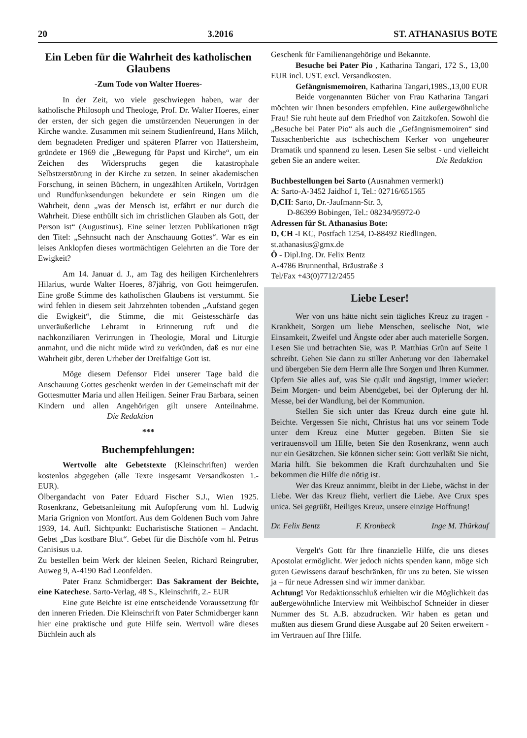20 3.2016 ST. ATHANASIUS BOTE
Ein Leben für die Wahrheit des katholischen Glaubens
-Zum Tode von Walter Hoeres-
In der Zeit, wo viele geschwiegen haben, war der katholische Philosoph und Theologe, Prof. Dr. Walter Hoeres, einer der ersten, der sich gegen die umstürzenden Neuerungen in der Kirche wandte. Zusammen mit seinem Studienfreund, Hans Milch, dem begnadeten Prediger und späteren Pfarrer von Hattersheim, gründete er 1969 die „Bewegung für Papst und Kirche“, um ein Zeichen des Widerspruchs gegen die katastrophale Selbstzerstörung in der Kirche zu setzen. In seiner akademischen Forschung, in seinen Büchern, in ungezählten Artikeln, Vorträgen und Rundfunksendungen bekundete er sein Ringen um die Wahrheit, denn „was der Mensch ist, erfährt er nur durch die Wahrheit. Diese enthüllt sich im christlichen Glauben als Gott, der Person ist“ (Augustinus). Eine seiner letzten Publikationen trägt den Titel: „Sehnsucht nach der Anschauung Gottes“. War es ein leises Anklopfen dieses wortmächtigen Gelehrten an die Tore der Ewigkeit?
Am 14. Januar d. J., am Tag des heiligen Kirchenlehrers Hilarius, wurde Walter Hoeres, 87jährig, von Gott heimgerufen. Eine große Stimme des katholischen Glaubens ist verstummt. Sie wird fehlen in diesem seit Jahrzehnten tobenden „Aufstand gegen die Ewigkeit“, die Stimme, die mit Geistesschärfe das unveräußerliche Lehramt in Erinnerung ruft und die nachkonziliaren Verirrungen in Theologie, Moral und Liturgie anmahnt, und die nicht müde wird zu verkünden, daß es nur eine Wahrheit gibt, deren Urheber der Dreifaltige Gott ist.
Möge diesem Defensor Fidei unserer Tage bald die Anschauung Gottes geschenkt werden in der Gemeinschaft mit der Gottesmutter Maria und allen Heiligen. Seiner Frau Barbara, seinen Kindern und allen Angehörigen gilt unsere Anteilnahme. Die Redaktion
***
Buchempfehlungen:
Wertvolle alte Gebetstexte (Kleinschriften) werden kostenlos abgegeben (alle Texte insgesamt Versandkosten 1.- EUR).
Ölbergandacht von Pater Eduard Fischer S.J., Wien 1925. Rosenkranz, Gebetsanleitung mit Aufopferung vom hl. Ludwig Maria Grignion von Montfort. Aus dem Goldenen Buch vom Jahre 1939, 14. Aufl. Sichtpunkt: Eucharistische Stationen – Andacht. Gebet „Das kostbare Blut“. Gebet für die Bischöfe vom hl. Petrus Canisisus u.a.
Zu bestellen beim Werk der kleinen Seelen, Richard Reingruber, Auweg 9, A-4190 Bad Leonfelden.
Pater Franz Schmidberger: Das Sakrament der Beichte, eine Katechese. Sarto-Verlag, 48 S., Kleinschrift, 2.- EUR
Eine gute Beichte ist eine entscheidende Voraussetzung für den inneren Frieden. Die Kleinschrift von Pater Schmidberger kann hier eine praktische und gute Hilfe sein. Wertvoll wäre dieses Büchlein auch als
Geschenk für Familienangehörige und Bekannte.
Besuche bei Pater Pio , Katharina Tangari, 172 S., 13,00 EUR incl. UST. excl. Versandkosten.
Gefängnismemoiren, Katharina Tangari,198S.,13,00 EUR
Beide vorgenannten Bücher von Frau Katharina Tangari möchten wir Ihnen besonders empfehlen. Eine außergewöhnliche Frau! Sie ruht heute auf dem Friedhof von Zaitzkofen. Sowohl die „Besuche bei Pater Pio“ als auch die „Gefängnismemoiren“ sind Tatsachenberichte aus tschechischem Kerker von ungeheurer Dramatik und spannend zu lesen. Lesen Sie selbst - und vielleicht geben Sie an andere weiter. Die Redaktion
Buchbestellungen bei Sarto (Ausnahmen vermerkt)
A: Sarto-A-3452 Jaidhof 1, Tel.: 02716/651565
D,CH: Sarto, Dr.-Jaufmann-Str. 3,
D-86399 Bobingen, Tel.: 08234/95972-0
Adressen für St. Athanasius Bote:
D, CH -I KC, Postfach 1254, D-88492 Riedlingen.
st.athanasius@gmx.de
Ö - Dipl.Ing. Dr. Felix Bentz
A-4786 Brunnenthal, Bräustraße 3
Tel/Fax +43(0)7712/2455
Liebe Leser!
Wer von uns hätte nicht sein tägliches Kreuz zu tragen - Krankheit, Sorgen um liebe Menschen, seelische Not, wie Einsamkeit, Zweifel und Ängste oder aber auch materielle Sorgen. Lesen Sie und betrachten Sie, was P. Matthias Grün auf Seite 1 schreibt. Gehen Sie dann zu stiller Anbetung vor den Tabernakel und übergeben Sie dem Herrn alle Ihre Sorgen und Ihren Kummer. Opfern Sie alles auf, was Sie quält und ängstigt, immer wieder: Beim Morgen- und beim Abendgebet, bei der Opferung der hl. Messe, bei der Wandlung, bei der Kommunion.
Stellen Sie sich unter das Kreuz durch eine gute hl. Beichte. Vergessen Sie nicht, Christus hat uns vor seinem Tode unter dem Kreuz eine Mutter gegeben. Bitten Sie sie vertrauensvoll um Hilfe, beten Sie den Rosenkranz, wenn auch nur ein Gesätzchen. Sie können sicher sein: Gott verläßt Sie nicht, Maria hilft. Sie bekommen die Kraft durchzuhalten und Sie bekommen die Hilfe die nötig ist.
Wer das Kreuz annimmt, bleibt in der Liebe, wächst in der Liebe. Wer das Kreuz flieht, verliert die Liebe. Ave Crux spes unica. Sei gegrüßt, Heiliges Kreuz, unsere einzige Hoffnung!
Dr. Felix Bentz F. Kronbeck Inge M. Thürkauf
Vergelt's Gott für Ihre finanzielle Hilfe, die uns dieses Apostolat ermöglicht. Wer jedoch nichts spenden kann, möge sich guten Gewissens darauf beschränken, für uns zu beten. Sie wissen ja – für neue Adressen sind wir immer dankbar.
Achtung! Vor Redaktionsschluß erhielten wir die Möglichkeit das außergewöhnliche Interview mit Weihbischof Schneider in dieser Nummer des St. A.B. abzudrucken. Wir haben es getan und mußten aus diesem Grund diese Ausgabe auf 20 Seiten erweitern - im Vertrauen auf Ihre Hilfe.